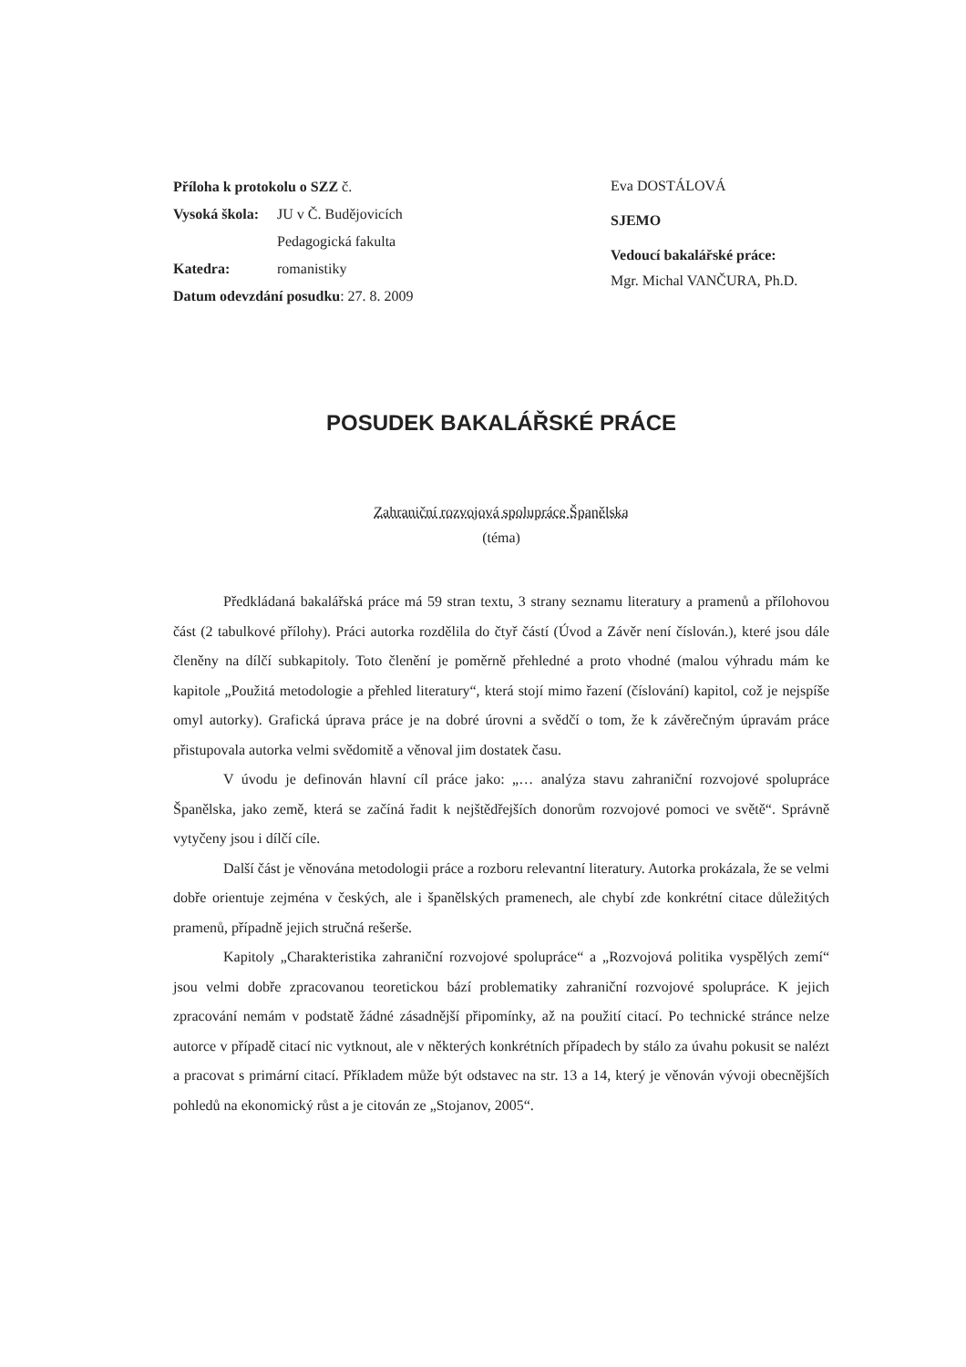Příloha k protokolu o SZZ č.
Vysoká škola: JU v Č. Budějovicích
Pedagogická fakulta
Katedra: romanistiky
Datum odevzdání posudku: 27. 8. 2009
Eva DOSTÁLOVÁ
SJEMO
Vedoucí bakalářské práce:
Mgr. Michal VANČURA, Ph.D.
POSUDEK BAKALÁŘSKÉ PRÁCE
Zahraniční rozvojová spolupráce Španělska
(téma)
Předkládaná bakalářská práce má 59 stran textu, 3 strany seznamu literatury a pramenů a přílohovou část (2 tabulkové přílohy). Práci autorka rozdělila do čtyř částí (Úvod a Závěr není číslován.), které jsou dále členěny na dílčí subkapitoly. Toto členění je poměrně přehledné a proto vhodné (malou výhradu mám ke kapitole „Použitá metodologie a přehled literatury“, která stojí mimo řazení (číslování) kapitol, což je nejspíše omyl autorky). Grafická úprava práce je na dobré úrovni a svědčí o tom, že k závěrečným úpravám práce přistupovala autorka velmi svědomitě a věnoval jim dostatek času.
V úvodu je definován hlavní cíl práce jako: „… analýza stavu zahraniční rozvojové spolupráce Španělska, jako země, která se začíná řadit k nejštědřejších donorům rozvojové pomoci ve světě“. Správně vytyčeny jsou i dílčí cíle.
Další část je věnována metodologii práce a rozboru relevantní literatury. Autorka prokázala, že se velmi dobře orientuje zejména v českých, ale i španělských pramenech, ale chybí zde konkrétní citace důležitých pramenů, případně jejich stručná rešerše.
Kapitoly „Charakteristika zahraniční rozvojové spolupráce“ a „Rozvojová politika vyspělých zemí“ jsou velmi dobře zpracovanou teoretickou bází problematiky zahraniční rozvojové spolupráce. K jejich zpracování nemám v podstatě žádné zásadnější připomínky, až na použití citací. Po technické stránce nelze autorce v případě citací nic vytknout, ale v některých konkrétních případech by stálo za úvahu pokusit se nalézt a pracovat s primární citací. Příkladem může být odstavec na str. 13 a 14, který je věnován vývoji obecnějších pohledů na ekonomický růst a je citován ze „Stojanov, 2005“.